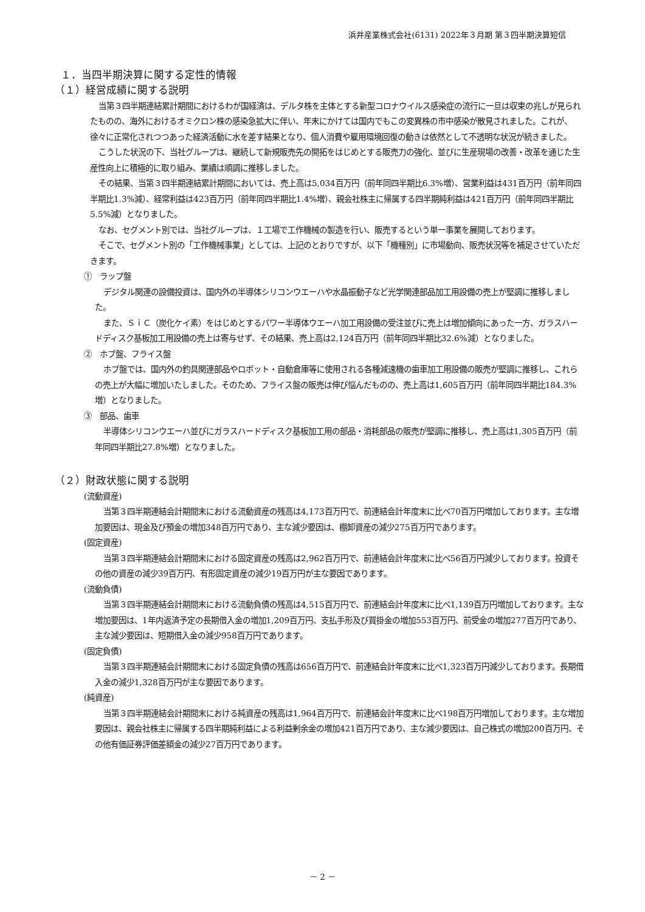浜井産業株式会社(6131) 2022年３月期 第３四半期決算短信
１．当四半期決算に関する定性的情報
（１）経営成績に関する説明
当第３四半期連結累計期間におけるわが国経済は、デルタ株を主体とする新型コロナウイルス感染症の流行に一旦は収束の兆しが見られたものの、海外におけるオミクロン株の感染急拡大に伴い、年末にかけては国内でもこの変異株の市中感染が散見されました。これが、徐々に正常化されつつあった経済活動に水を差す結果となり、個人消費や雇用環境回復の動きは依然として不透明な状況が続きました。
こうした状況の下、当社グループは、継続して新規販売先の開拓をはじめとする販売力の強化、並びに生産現場の改善・改革を通じた生産性向上に積極的に取り組み、業績は順調に推移しました。
その結果、当第３四半期連結累計期間においては、売上高は5,034百万円（前年同四半期比6.3%増）、営業利益は431百万円（前年同四半期比1.3%減）、経常利益は423百万円（前年同四半期比1.4%増）、親会社株主に帰属する四半期純利益は421百万円（前年同四半期比5.5%減）となりました。
なお、セグメント別では、当社グループは、１工場で工作機械の製造を行い、販売するという単一事業を展開しております。
そこで、セグメント別の「工作機械事業」としては、上記のとおりですが、以下「機種別」に市場動向、販売状況等を補足させていただきます。
①　ラップ盤
デジタル関連の設備投資は、国内外の半導体シリコンウエーハや水晶振動子など光学関連部品加工用設備の売上が堅調に推移しました。
また、ＳｉＣ（炭化ケイ素）をはじめとするパワー半導体ウエーハ加工用設備の受注並びに売上は増加傾向にあった一方、ガラスハードディスク基板加工用設備の売上は寄与せず、その結果、売上高は2,124百万円（前年同四半期比32.6%減）となりました。
②　ホブ盤、フライス盤
ホブ盤では、国内外の釣具関連部品やロボット・自動倉庫等に使用される各種減速機の歯車加工用設備の販売が堅調に推移し、これらの売上が大幅に増加いたしました。そのため、フライス盤の販売は伸び悩んだものの、売上高は1,605百万円（前年同四半期比184.3%増）となりました。
③　部品、歯車
半導体シリコンウエーハ並びにガラスハードディスク基板加工用の部品・消耗部品の販売が堅調に推移し、売上高は1,305百万円（前年同四半期比27.8%増）となりました。
（２）財政状態に関する説明
(流動資産)
当第３四半期連結会計期間末における流動資産の残高は4,173百万円で、前連結会計年度末に比べ70百万円増加しております。主な増加要因は、現金及び預金の増加348百万円であり、主な減少要因は、棚卸資産の減少275百万円であります。
(固定資産)
当第３四半期連結会計期間末における固定資産の残高は2,962百万円で、前連結会計年度末に比べ56百万円減少しております。投資その他の資産の減少39百万円、有形固定資産の減少19百万円が主な要因であります。
(流動負債)
当第３四半期連結会計期間末における流動負債の残高は4,515百万円で、前連結会計年度末に比べ1,139百万円増加しております。主な増加要因は、1年内返済予定の長期借入金の増加1,209百万円、支払手形及び買掛金の増加553百万円、前受金の増加277百万円であり、主な減少要因は、短期借入金の減少958百万円であります。
(固定負債)
当第３四半期連結会計期間末における固定負債の残高は656百万円で、前連結会計年度末に比べ1,323百万円減少しております。長期借入金の減少1,328百万円が主な要因であります。
(純資産)
当第３四半期連結会計期間末における純資産の残高は1,964百万円で、前連結会計年度末に比べ198百万円増加しております。主な増加要因は、親会社株主に帰属する四半期純利益による利益剰余金の増加421百万円であり、主な減少要因は、自己株式の増加200百万円、その他有価証券評価差額金の減少27百万円であります。
－ 2 －